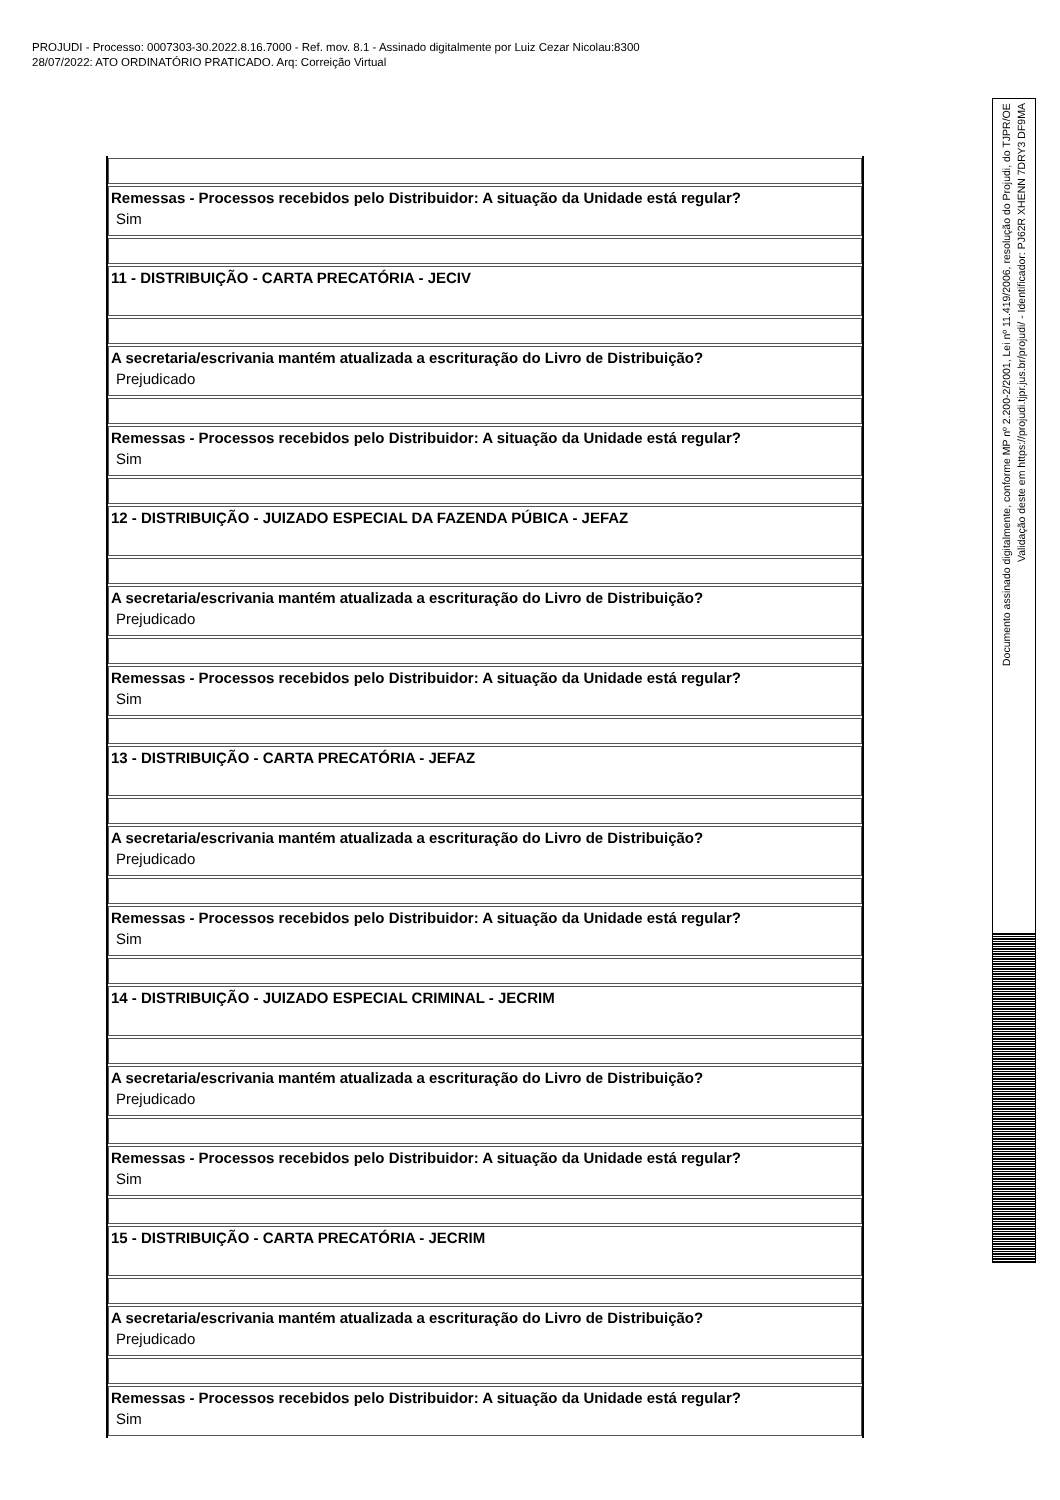PROJUDI - Processo: 0007303-30.2022.8.16.7000 - Ref. mov. 8.1 - Assinado digitalmente por Luiz Cezar Nicolau:8300
28/07/2022: ATO ORDINATÓRIO PRATICADO. Arq: Correição Virtual
| Remessas - Processos recebidos pelo Distribuidor: A situação da Unidade está regular? Sim |
| 11 - DISTRIBUIÇÃO - CARTA PRECATÓRIA - JECIV |
| A secretaria/escrivania mantém atualizada a escrituração do Livro de Distribuição? Prejudicado |
| Remessas - Processos recebidos pelo Distribuidor: A situação da Unidade está regular? Sim |
| 12 - DISTRIBUIÇÃO - JUIZADO ESPECIAL DA FAZENDA PÚBICA - JEFAZ |
| A secretaria/escrivania mantém atualizada a escrituração do Livro de Distribuição? Prejudicado |
| Remessas - Processos recebidos pelo Distribuidor: A situação da Unidade está regular? Sim |
| 13 - DISTRIBUIÇÃO - CARTA PRECATÓRIA - JEFAZ |
| A secretaria/escrivania mantém atualizada a escrituração do Livro de Distribuição? Prejudicado |
| Remessas - Processos recebidos pelo Distribuidor: A situação da Unidade está regular? Sim |
| 14 - DISTRIBUIÇÃO - JUIZADO ESPECIAL CRIMINAL - JECRIM |
| A secretaria/escrivania mantém atualizada a escrituração do Livro de Distribuição? Prejudicado |
| Remessas - Processos recebidos pelo Distribuidor: A situação da Unidade está regular? Sim |
| 15 - DISTRIBUIÇÃO - CARTA PRECATÓRIA - JECRIM |
| A secretaria/escrivania mantém atualizada a escrituração do Livro de Distribuição? Prejudicado |
| Remessas - Processos recebidos pelo Distribuidor: A situação da Unidade está regular? Sim |
Documento assinado digitalmente, conforme MP nº 2.200-2/2001, Lei nº 11.419/2006, resolução do Projudi, do TJPR/OE
Validação deste em https://projudi.tjpr.jus.br/projudi/ - Identificador: PJ62R XHENN 7DRY3 DF9MA